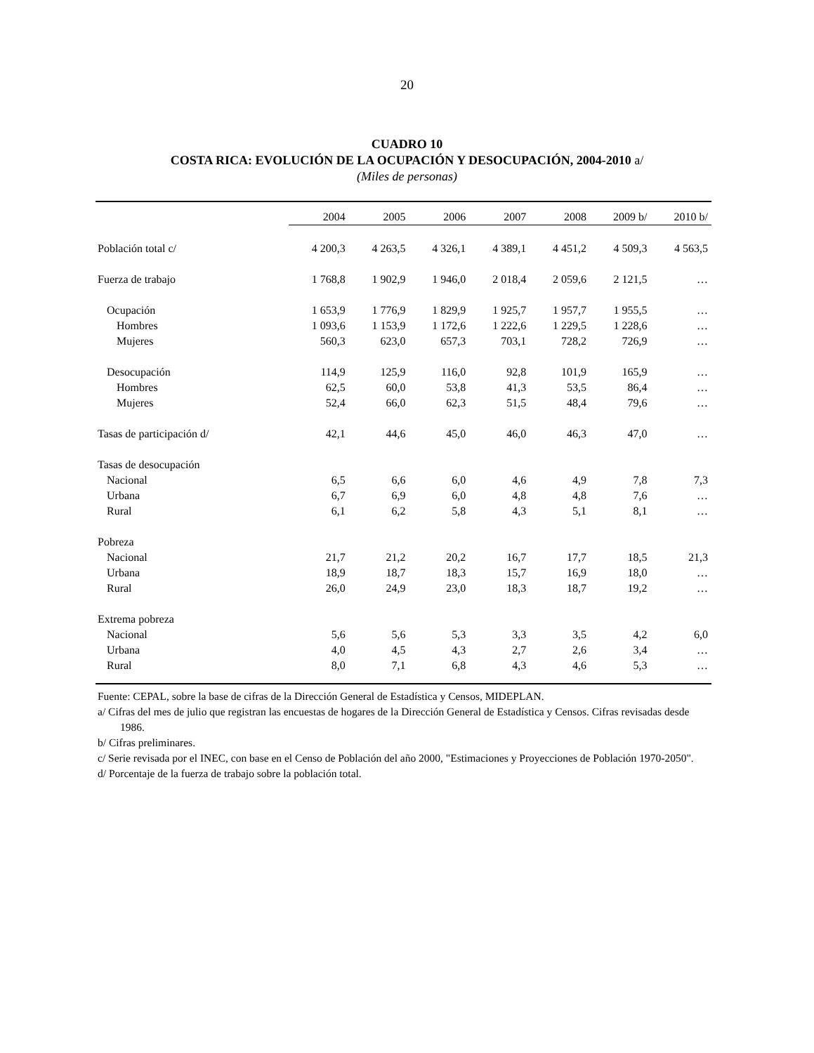20
CUADRO 10
COSTA RICA: EVOLUCIÓN DE LA OCUPACIÓN Y DESOCUPACIÓN, 2004-2010 a/
(Miles de personas)
| | 2004 | 2005 | 2006 | 2007 | 2008 | 2009 b/ | 2010 b/ |
| --- | --- | --- | --- | --- | --- | --- | --- |
| Población total c/ | 4 200,3 | 4 263,5 | 4 326,1 | 4 389,1 | 4 451,2 | 4 509,3 | 4 563,5 |
| Fuerza de trabajo | 1 768,8 | 1 902,9 | 1 946,0 | 2 018,4 | 2 059,6 | 2 121,5 | … |
| Ocupación | 1 653,9 | 1 776,9 | 1 829,9 | 1 925,7 | 1 957,7 | 1 955,5 | … |
| Hombres | 1 093,6 | 1 153,9 | 1 172,6 | 1 222,6 | 1 229,5 | 1 228,6 | … |
| Mujeres | 560,3 | 623,0 | 657,3 | 703,1 | 728,2 | 726,9 | … |
| Desocupación | 114,9 | 125,9 | 116,0 | 92,8 | 101,9 | 165,9 | … |
| Hombres | 62,5 | 60,0 | 53,8 | 41,3 | 53,5 | 86,4 | … |
| Mujeres | 52,4 | 66,0 | 62,3 | 51,5 | 48,4 | 79,6 | … |
| Tasas de participación d/ | 42,1 | 44,6 | 45,0 | 46,0 | 46,3 | 47,0 | … |
| Tasas de desocupación | | | | | | | |
| Nacional | 6,5 | 6,6 | 6,0 | 4,6 | 4,9 | 7,8 | 7,3 |
| Urbana | 6,7 | 6,9 | 6,0 | 4,8 | 4,8 | 7,6 | … |
| Rural | 6,1 | 6,2 | 5,8 | 4,3 | 5,1 | 8,1 | … |
| Pobreza | | | | | | | |
| Nacional | 21,7 | 21,2 | 20,2 | 16,7 | 17,7 | 18,5 | 21,3 |
| Urbana | 18,9 | 18,7 | 18,3 | 15,7 | 16,9 | 18,0 | … |
| Rural | 26,0 | 24,9 | 23,0 | 18,3 | 18,7 | 19,2 | … |
| Extrema pobreza | | | | | | | |
| Nacional | 5,6 | 5,6 | 5,3 | 3,3 | 3,5 | 4,2 | 6,0 |
| Urbana | 4,0 | 4,5 | 4,3 | 2,7 | 2,6 | 3,4 | … |
| Rural | 8,0 | 7,1 | 6,8 | 4,3 | 4,6 | 5,3 | … |
Fuente: CEPAL, sobre la base de cifras de la Dirección General de Estadística y Censos, MIDEPLAN.
a/ Cifras del mes de julio que registran las encuestas de hogares de la Dirección General de Estadística y Censos. Cifras revisadas desde 1986.
b/ Cifras preliminares.
c/ Serie revisada por el INEC, con base en el Censo de Población del año 2000, "Estimaciones y Proyecciones de Población 1970-2050".
d/ Porcentaje de la fuerza de trabajo sobre la población total.